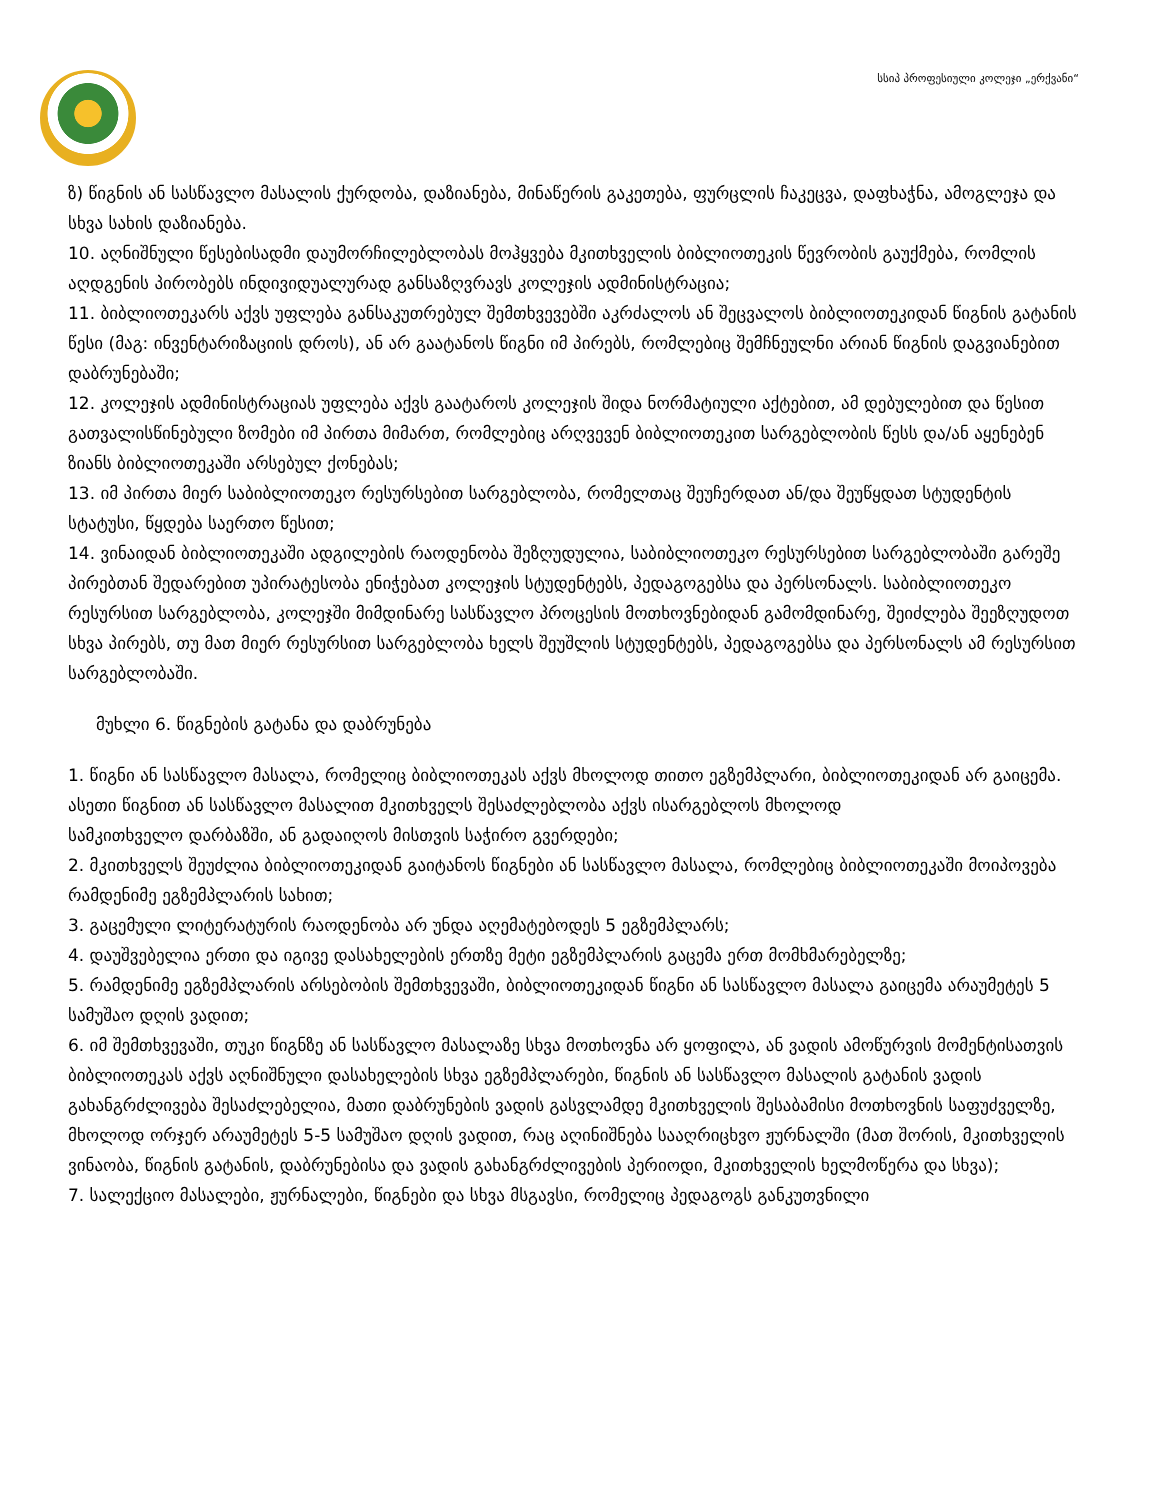სსიპ პროფესიული კოლეჯი „ერქვანი“
ზ) წიგნის ან სასწავლო მასალის ქურდობა, დაზიანება, მინაწერის გაკეთება, ფურცლის ჩაკეცვა, დაფხაჭნა, ამოგლეჯა და სხვა სახის დაზიანება.
10. აღნიშნული წესებისადმი დაუმორჩილებლობას მოჰყვება მკითხველის ბიბლიოთეკის წევრობის გაუქმება, რომლის აღდგენის პირობებს ინდივიდუალურად განსაზღვრავს კოლეჯის ადმინისტრაცია;
11. ბიბლიოთეკარს აქვს უფლება განსაკუთრებულ შემთხვევებში აკრძალოს ან შეცვალოს ბიბლიოთეკიდან წიგნის გატანის წესი (მაგ: ინვენტარიზაციის დროს), ან არ გაატანოს წიგნი იმ პირებს, რომლებიც შემჩნეულნი არიან წიგნის დაგვიანებით დაბრუნებაში;
12. კოლეჯის ადმინისტრაციას უფლება აქვს გაატაროს კოლეჯის შიდა ნორმატიული აქტებით, ამ დებულებით და წესით გათვალისწინებული ზომები იმ პირთა მიმართ, რომლებიც არღვევენ ბიბლიოთეკით სარგებლობის წესს და/ან აყენებენ ზიანს ბიბლიოთეკაში არსებულ ქონებას;
13. იმ პირთა მიერ საბიბლიოთეკო რესურსებით სარგებლობა, რომელთაც შეუჩერდათ ან/და შეუწყდათ სტუდენტის სტატუსი, წყდება საერთო წესით;
14. ვინაიდან ბიბლიოთეკაში ადგილების რაოდენობა შეზღუდულია, საბიბლიოთეკო რესურსებით სარგებლობაში გარეშე პირებთან შედარებით უპირატესობა ენიჭებათ კოლეჯის სტუდენტებს, პედაგოგებსა და პერსონალს. საბიბლიოთეკო რესურსით სარგებლობა, კოლეჯში მიმდინარე სასწავლო პროცესის მოთხოვნებიდან გამომდინარე, შეიძლება შეეზღუდოთ სხვა პირებს, თუ მათ მიერ რესურსით სარგებლობა ხელს შეუშლის სტუდენტებს, პედაგოგებსა და პერსონალს ამ რესურსით სარგებლობაში.
მუხლი 6. წიგნების გატანა და დაბრუნება
1. წიგნი ან სასწავლო მასალა, რომელიც ბიბლიოთეკას აქვს მხოლოდ თითო ეგზემპლარი, ბიბლიოთეკიდან არ გაიცემა. ასეთი წიგნით ან სასწავლო მასალით მკითხველს შესაძლებლობა აქვს ისარგებლოს მხოლოდ
სამკითხველო დარბაზში, ან გადაიღოს მისთვის საჭირო გვერდები;
2. მკითხველს შეუძლია ბიბლიოთეკიდან გაიტანოს წიგნები ან სასწავლო მასალა, რომლებიც ბიბლიოთეკაში მოიპოვება რამდენიმე ეგზემპლარის სახით;
3. გაცემული ლიტერატურის რაოდენობა არ უნდა აღემატებოდეს 5 ეგზემპლარს;
4. დაუშვებელია ერთი და იგივე დასახელების ერთზე მეტი ეგზემპლარის გაცემა ერთ მომხმარებელზე;
5. რამდენიმე ეგზემპლარის არსებობის შემთხვევაში, ბიბლიოთეკიდან წიგნი ან სასწავლო მასალა გაიცემა არაუმეტეს 5 სამუშაო დღის ვადით;
6. იმ შემთხვევაში, თუკი წიგნზე ან სასწავლო მასალაზე სხვა მოთხოვნა არ ყოფილა, ან ვადის ამოწურვის მომენტისათვის ბიბლიოთეკას აქვს აღნიშნული დასახელების სხვა ეგზემპლარები, წიგნის ან სასწავლო მასალის გატანის ვადის გახანგრძლივება შესაძლებელია, მათი დაბრუნების ვადის გასვლამდე მკითხველის შესაბამისი მოთხოვნის საფუძველზე, მხოლოდ ორჯერ არაუმეტეს 5-5 სამუშაო დღის ვადით, რაც აღინიშნება სააღრიცხვო ჟურნალში (მათ შორის, მკითხველის ვინაობა, წიგნის გატანის, დაბრუნებისა და ვადის გახანგრძლივების პერიოდი, მკითხველის ხელმოწერა და სხვა);
7. სალექციო მასალები, ჟურნალები, წიგნები და სხვა მსგავსი, რომელიც პედაგოგს განკუთვნილი